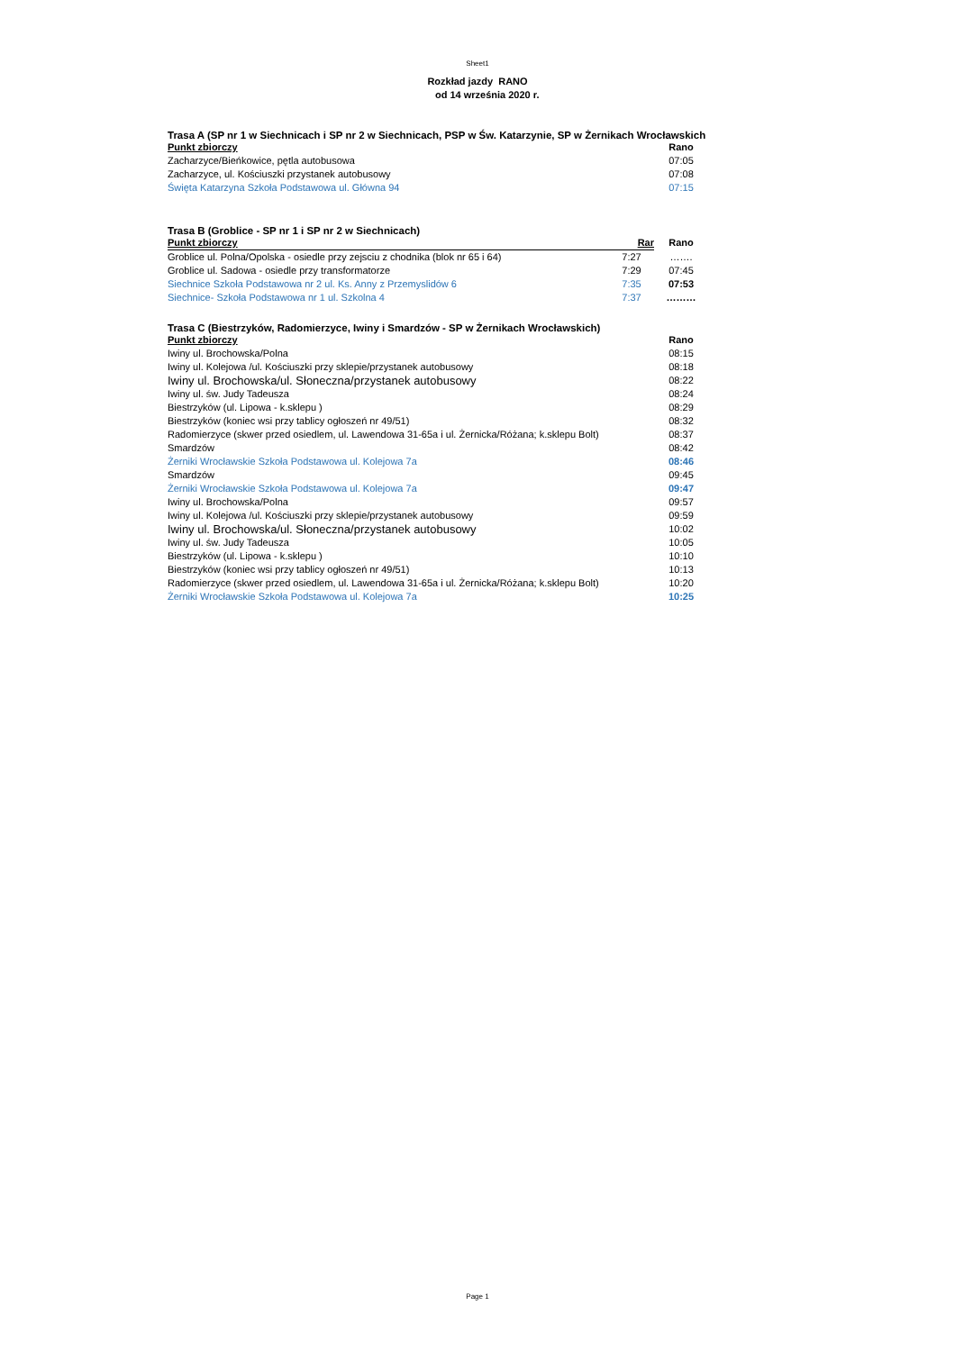Sheet1
Rozkład jazdy RANO
od 14 września 2020 r.
Trasa A (SP nr 1 w Siechnicach i SP nr 2 w Siechnicach, PSP w Św. Katarzynie, SP w Żernikach Wrocławskich
| Punkt zbiorczy | Rano |
| --- | --- |
| Zacharzyce/Bieńkowice, pętla autobusowa | 07:05 |
| Zacharzyce, ul. Kościuszki przystanek autobusowy | 07:08 |
| Święta Katarzyna Szkoła Podstawowa ul. Główna 94 | 07:15 |
Trasa B (Groblice - SP nr 1 i SP nr 2 w Siechnicach)
| Punkt zbiorczy | Rar | Rano |
| --- | --- | --- |
| Groblice ul. Polna/Opolska - osiedle przy zejsciu z chodnika (blok nr 65 i 64) | 7:27 | ……. |
| Groblice ul. Sadowa - osiedle przy transformatorze | 7:29 | 07:45 |
| Siechnice Szkoła Podstawowa nr 2 ul. Ks. Anny z Przemyslidów 6 | 7:35 | 07:53 |
| Siechnice- Szkoła Podstawowa nr 1 ul. Szkolna 4 | 7:37 | ……… |
Trasa C (Biestrzyków, Radomierzyce, Iwiny i Smardzów - SP w Żernikach Wrocławskich)
| Punkt zbiorczy | Rano |
| --- | --- |
| Iwiny ul. Brochowska/Polna | 08:15 |
| Iwiny ul. Kolejowa /ul. Kościuszki przy sklepie/przystanek autobusowy | 08:18 |
| Iwiny ul. Brochowska/ul. Słoneczna/przystanek autobusowy | 08:22 |
| Iwiny ul. św. Judy Tadeusza | 08:24 |
| Biestrzyków (ul. Lipowa - k.sklepu ) | 08:29 |
| Biestrzyków (koniec wsi przy tablicy ogłoszeń nr 49/51) | 08:32 |
| Radomierzyce (skwer przed osiedlem, ul. Lawendowa 31-65a i ul. Żernicka/Różana; k.sklepu Bolt) | 08:37 |
| Smardzów | 08:42 |
| Żerniki Wrocławskie Szkoła Podstawowa ul. Kolejowa 7a | 08:46 |
| Smardzów | 09:45 |
| Żerniki Wrocławskie Szkoła Podstawowa ul. Kolejowa 7a | 09:47 |
| Iwiny ul. Brochowska/Polna | 09:57 |
| Iwiny ul. Kolejowa /ul. Kościuszki przy sklepie/przystanek autobusowy | 09:59 |
| Iwiny ul. Brochowska/ul. Słoneczna/przystanek autobusowy | 10:02 |
| Iwiny ul. św. Judy Tadeusza | 10:05 |
| Biestrzyków (ul. Lipowa - k.sklepu ) | 10:10 |
| Biestrzyków (koniec wsi przy tablicy ogłoszeń nr 49/51) | 10:13 |
| Radomierzyce (skwer przed osiedlem, ul. Lawendowa 31-65a i ul. Żernicka/Różana; k.sklepu Bolt) | 10:20 |
| Żerniki Wrocławskie Szkoła Podstawowa ul. Kolejowa 7a | 10:25 |
Page 1